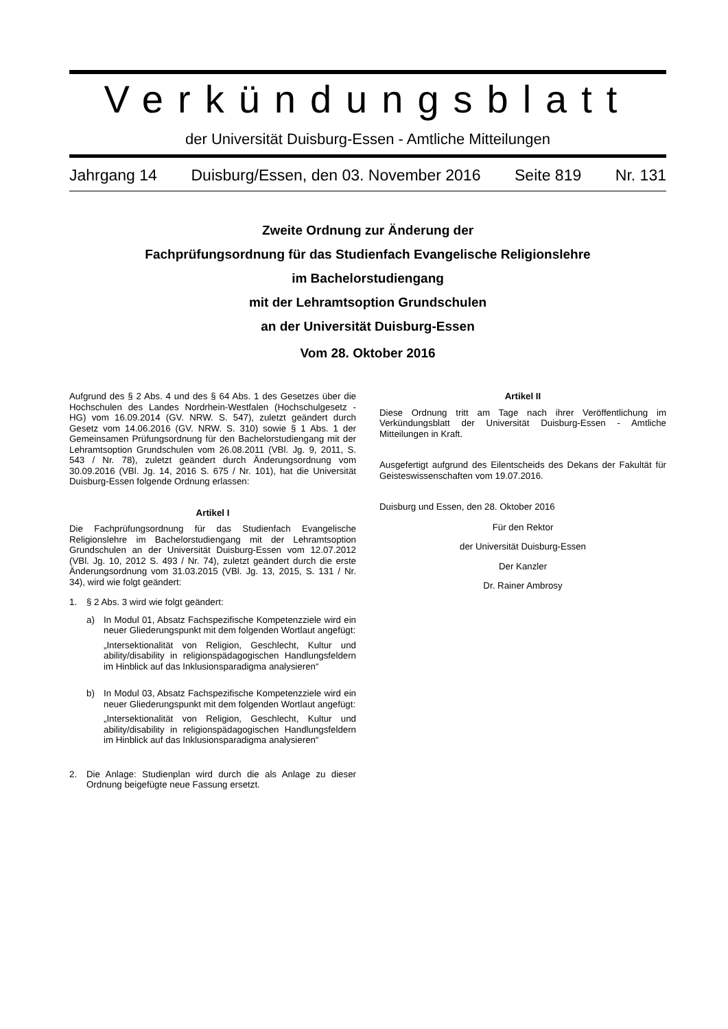Verkündungsblatt
der Universität Duisburg-Essen - Amtliche Mitteilungen
Jahrgang 14 Duisburg/Essen, den 03. November 2016 Seite 819 Nr. 131
Zweite Ordnung zur Änderung der
Fachprüfungsordnung für das Studienfach Evangelische Religionslehre
im Bachelorstudiengang
mit der Lehramtsoption Grundschulen
an der Universität Duisburg-Essen
Vom 28. Oktober 2016
Aufgrund des § 2 Abs. 4 und des § 64 Abs. 1 des Gesetzes über die Hochschulen des Landes Nordrhein-Westfalen (Hochschulgesetz - HG) vom 16.09.2014 (GV. NRW. S. 547), zuletzt geändert durch Gesetz vom 14.06.2016 (GV. NRW. S. 310) sowie § 1 Abs. 1 der Gemeinsamen Prüfungsordnung für den Bachelorstudiengang mit der Lehramtsoption Grundschulen vom 26.08.2011 (VBl. Jg. 9, 2011, S. 543 / Nr. 78), zuletzt geändert durch Änderungsordnung vom 30.09.2016 (VBl. Jg. 14, 2016 S. 675 / Nr. 101), hat die Universität Duisburg-Essen folgende Ordnung erlassen:
Artikel I
Die Fachprüfungsordnung für das Studienfach Evangelische Religionslehre im Bachelorstudiengang mit der Lehramtsoption Grundschulen an der Universität Duisburg-Essen vom 12.07.2012 (VBl. Jg. 10, 2012 S. 493 / Nr. 74), zuletzt geändert durch die erste Änderungsordnung vom 31.03.2015 (VBl. Jg. 13, 2015, S. 131 / Nr. 34), wird wie folgt geändert:
1. § 2 Abs. 3 wird wie folgt geändert:
a) In Modul 01, Absatz Fachspezifische Kompetenzziele wird ein neuer Gliederungspunkt mit dem folgenden Wortlaut angefügt:
„Intersektionalität von Religion, Geschlecht, Kultur und ability/disability in religionspädagogischen Handlungsfeldern im Hinblick auf das Inklusionsparadigma analysieren“
b) In Modul 03, Absatz Fachspezifische Kompetenzziele wird ein neuer Gliederungspunkt mit dem folgenden Wortlaut angefügt:
„Intersektionalität von Religion, Geschlecht, Kultur und ability/disability in religionspädagogischen Handlungsfeldern im Hinblick auf das Inklusionsparadigma analysieren“
2. Die Anlage: Studienplan wird durch die als Anlage zu dieser Ordnung beigefügte neue Fassung ersetzt.
Artikel II
Diese Ordnung tritt am Tage nach ihrer Veröffentlichung im Verkündungsblatt der Universität Duisburg-Essen - Amtliche Mitteilungen in Kraft.
Ausgefertigt aufgrund des Eilentscheids des Dekans der Fakultät für Geisteswissenschaften vom 19.07.2016.
Duisburg und Essen, den 28. Oktober 2016
Für den Rektor
der Universität Duisburg-Essen
Der Kanzler
Dr. Rainer Ambrosy